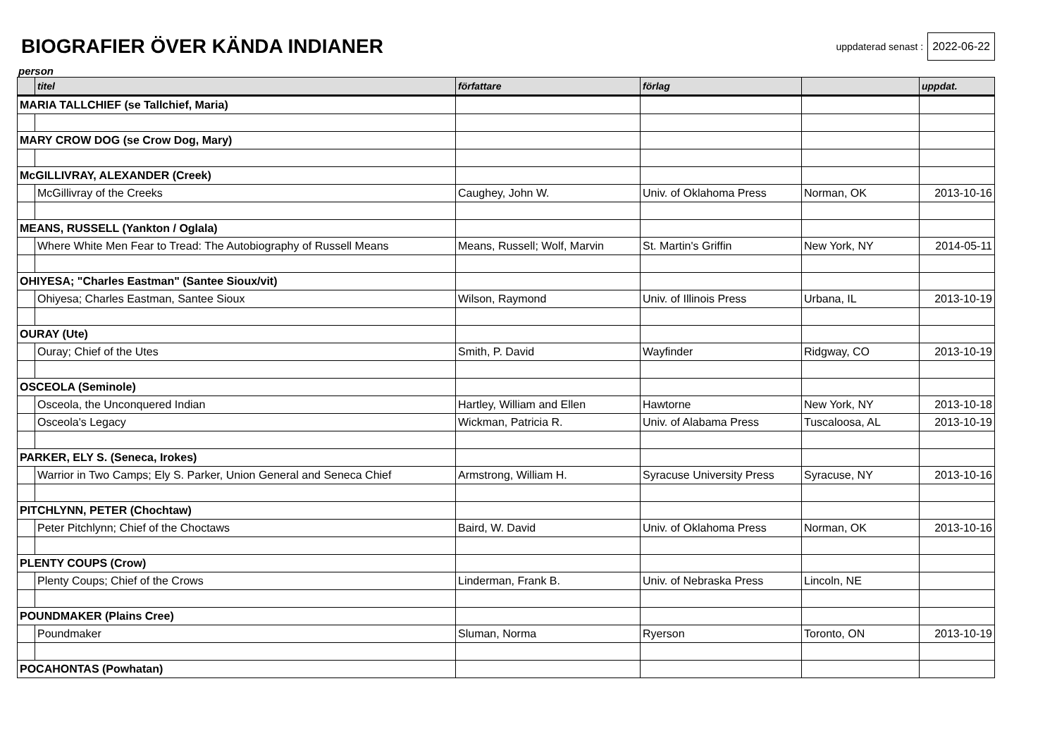BIOGRAFIER ÖVER KÄNDA INDIANER
uppdaterad senast : 2022-06-22
person
| | titel | författare | förlag | | uppdat. |
| --- | --- | --- | --- | --- | --- |
| MARIA TALLCHIEF (se Tallchief, Maria) | | | | | |
| MARY CROW DOG (se Crow Dog, Mary) | | | | | |
| McGILLIVRAY, ALEXANDER (Creek) | | | | | |
| | McGillivray of the Creeks | Caughey, John W. | Univ. of Oklahoma Press | Norman, OK | 2013-10-16 |
| MEANS, RUSSELL (Yankton / Oglala) | | | | | |
| | Where White Men Fear to Tread: The Autobiography of Russell Means | Means, Russell; Wolf, Marvin | St. Martin's Griffin | New York, NY | 2014-05-11 |
| OHIYESA; "Charles Eastman" (Santee Sioux/vit) | | | | | |
| | Ohiyesa; Charles Eastman, Santee Sioux | Wilson, Raymond | Univ. of Illinois Press | Urbana, IL | 2013-10-19 |
| OURAY (Ute) | | | | | |
| | Ouray; Chief of the Utes | Smith, P. David | Wayfinder | Ridgway, CO | 2013-10-19 |
| OSCEOLA (Seminole) | | | | | |
| | Osceola, the Unconquered Indian | Hartley, William and Ellen | Hawtorne | New York, NY | 2013-10-18 |
| | Osceola's Legacy | Wickman, Patricia R. | Univ. of Alabama Press | Tuscaloosa, AL | 2013-10-19 |
| PARKER, ELY S. (Seneca, Irokes) | | | | | |
| | Warrior in Two Camps; Ely S. Parker, Union General and Seneca Chief | Armstrong, William H. | Syracuse University Press | Syracuse, NY | 2013-10-16 |
| PITCHLYNN, PETER (Chochtaw) | | | | | |
| | Peter Pitchlynn; Chief of the Choctaws | Baird, W. David | Univ. of Oklahoma Press | Norman, OK | 2013-10-16 |
| PLENTY COUPS (Crow) | | | | | |
| | Plenty Coups; Chief of the Crows | Linderman, Frank B. | Univ. of Nebraska Press | Lincoln, NE | |
| POUNDMAKER (Plains Cree) | | | | | |
| | Poundmaker | Sluman, Norma | Ryerson | Toronto, ON | 2013-10-19 |
| POCAHONTAS (Powhatan) | | | | | |